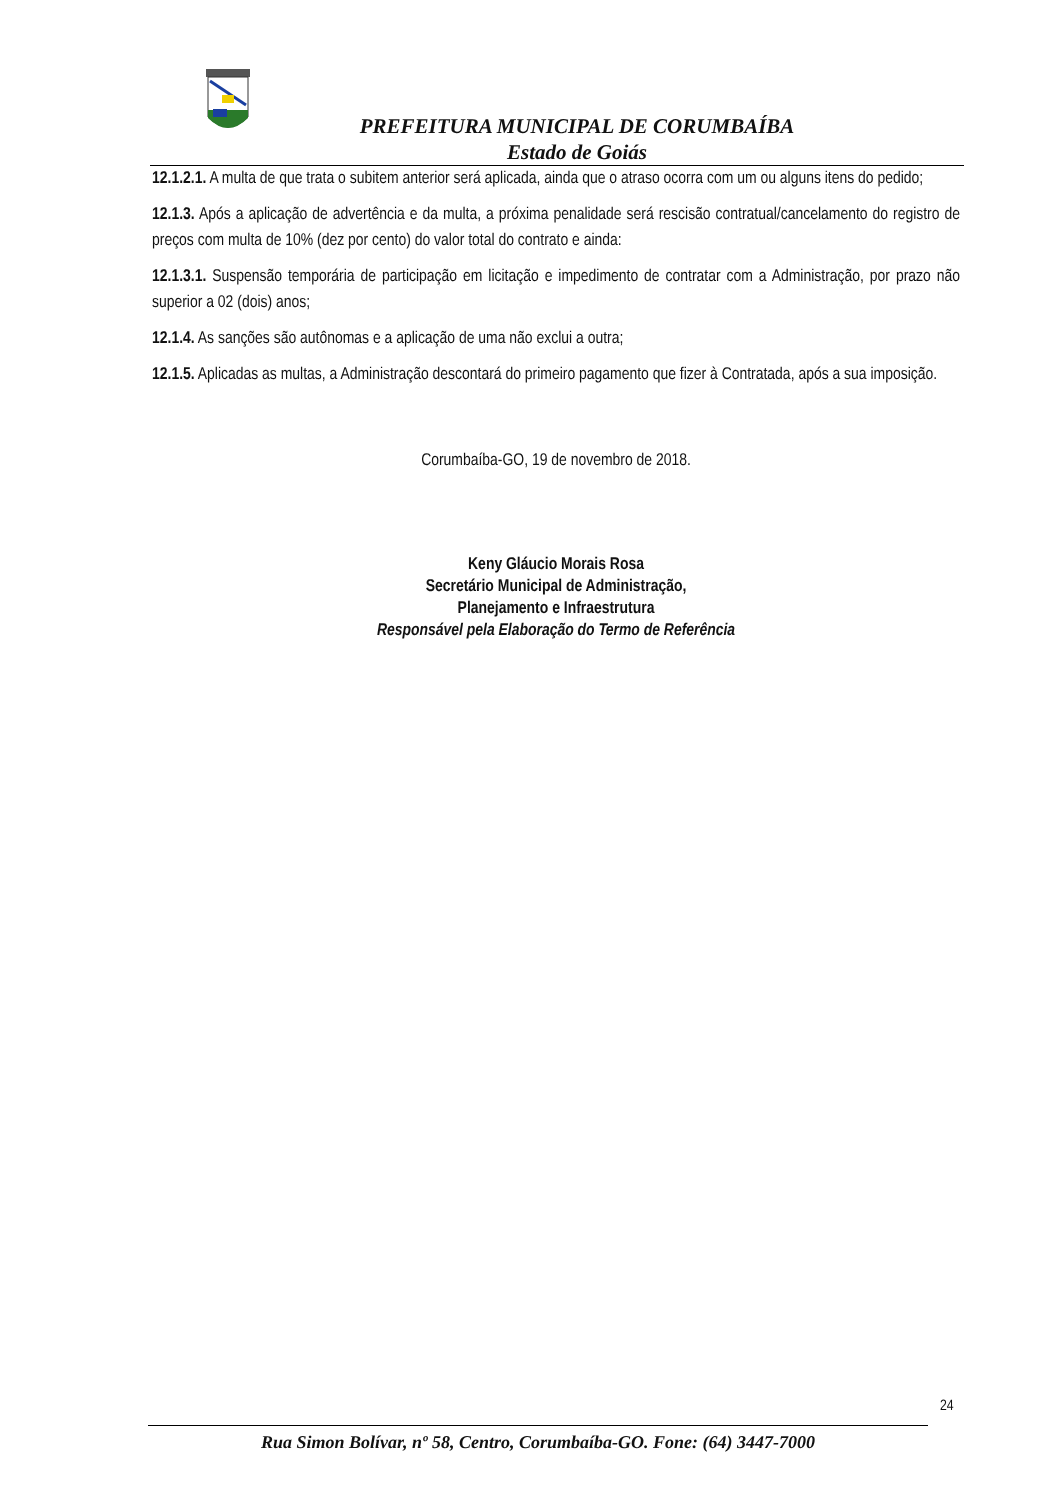PREFEITURA MUNICIPAL DE CORUMBAÍBA
Estado de Goiás
12.1.2.1. A multa de que trata o subitem anterior será aplicada, ainda que o atraso ocorra com um ou alguns itens do pedido;
12.1.3. Após a aplicação de advertência e da multa, a próxima penalidade será rescisão contratual/cancelamento do registro de preços com multa de 10% (dez por cento) do valor total do contrato e ainda:
12.1.3.1. Suspensão temporária de participação em licitação e impedimento de contratar com a Administração, por prazo não superior a 02 (dois) anos;
12.1.4. As sanções são autônomas e a aplicação de uma não exclui a outra;
12.1.5. Aplicadas as multas, a Administração descontará do primeiro pagamento que fizer à Contratada, após a sua imposição.
Corumbaíba-GO, 19 de novembro de 2018.
Keny Gláucio Morais Rosa
Secretário Municipal de Administração,
Planejamento e Infraestrutura
Responsável pela Elaboração do Termo de Referência
24
Rua Simon Bolívar, nº 58, Centro, Corumbaíba-GO. Fone: (64) 3447-7000